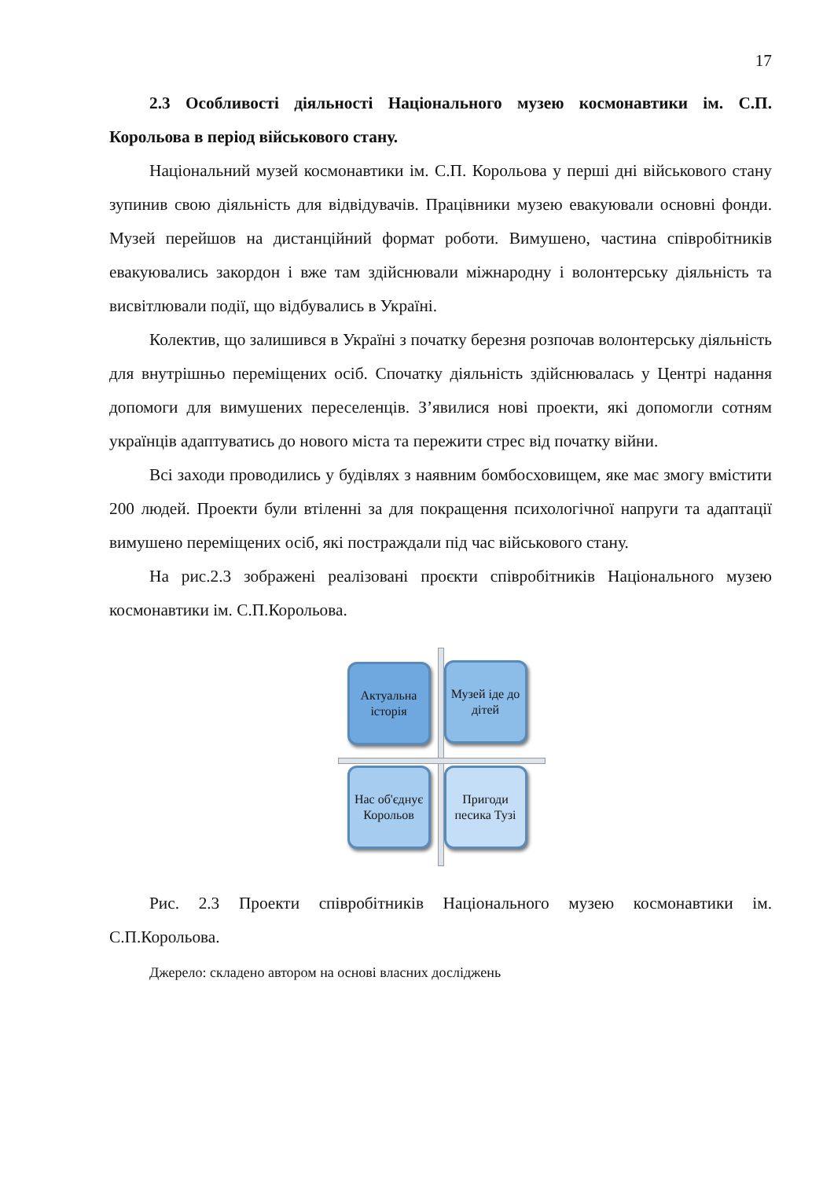17
2.3 Особливості діяльності Національного музею космонавтики ім. С.П. Корольова в період військового стану.
Національний музей космонавтики ім. С.П. Корольова у перші дні військового стану зупинив свою діяльність для відвідувачів. Працівники музею евакуювали основні фонди. Музей перейшов на дистанційний формат роботи. Вимушено, частина співробітників евакуювались закордон і вже там здійснювали міжнародну і волонтерську діяльність та висвітлювали події, що відбувались в Україні.
Колектив, що залишився в Україні з початку березня розпочав волонтерську діяльність для внутрішньо переміщених осіб. Спочатку діяльність здійснювалась у Центрі надання допомоги для вимушених переселенців. З’явилися нові проекти, які допомогли сотням українців адаптуватись до нового міста та пережити стрес від початку війни.
Всі заходи проводились у будівлях з наявним бомбосховищем, яке має змогу вмістити 200 людей. Проекти були втіленні за для покращення психологічної напруги та адаптації вимушено переміщених осіб, які постраждали під час військового стану.
На рис.2.3 зображені реалізовані проєкти співробітників Національного музею космонавтики ім. С.П.Корольова.
Актуальна історія
Музей іде до дітей
Нас об'єднує Корольов
Пригоди песика Тузі
Рис. 2.3 Проекти співробітників Національного музею космонавтики ім. С.П.Корольова.
Джерело: складено автором на основі власних досліджень